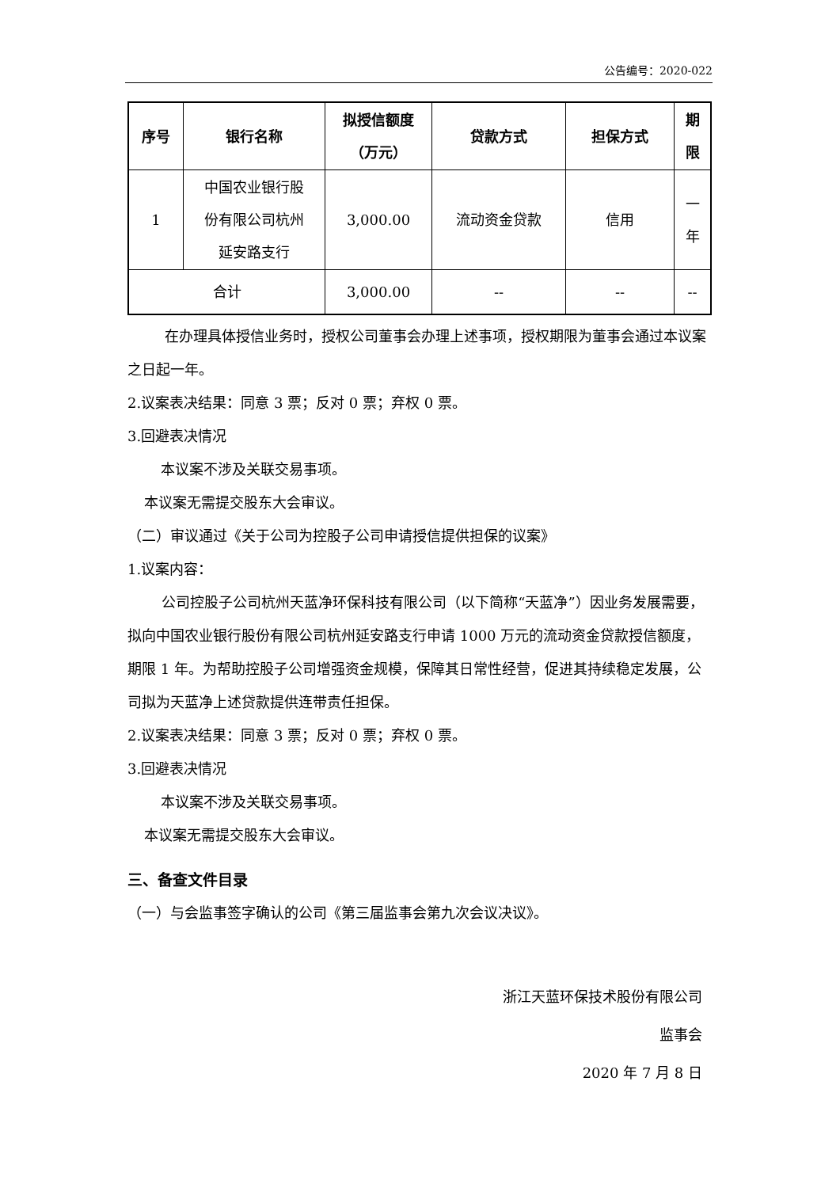公告编号：2020-022
| 序号 | 银行名称 | 拟授信额度 （万元） | 贷款方式 | 担保方式 | 期 限 |
| --- | --- | --- | --- | --- | --- |
| 1 | 中国农业银行股 份有限公司杭州 延安路支行 | 3,000.00 | 流动资金贷款 | 信用 | 一 年 |
| 合计 | | 3,000.00 | -- | -- | -- |
在办理具体授信业务时，授权公司董事会办理上述事项，授权期限为董事会通过本议案之日起一年。
2.议案表决结果：同意 3 票；反对 0 票；弃权 0 票。
3.回避表决情况
本议案不涉及关联交易事项。
本议案无需提交股东大会审议。
（二）审议通过《关于公司为控股子公司申请授信提供担保的议案》
1.议案内容：
公司控股子公司杭州天蓝净环保科技有限公司（以下简称“天蓝净”）因业务发展需要，拟向中国农业银行股份有限公司杭州延安路支行申请 1000 万元的流动资金贷款授信额度，期限 1 年。为帮助控股子公司增强资金规模，保障其日常性经营，促进其持续稳定发展，公司拟为天蓝净上述贷款提供连带责任担保。
2.议案表决结果：同意 3 票；反对 0 票；弃权 0 票。
3.回避表决情况
本议案不涉及关联交易事项。
本议案无需提交股东大会审议。
三、备查文件目录
（一）与会监事签字确认的公司《第三届监事会第九次会议决议》。
浙江天蓝环保技术股份有限公司
监事会
2020 年 7 月 8 日